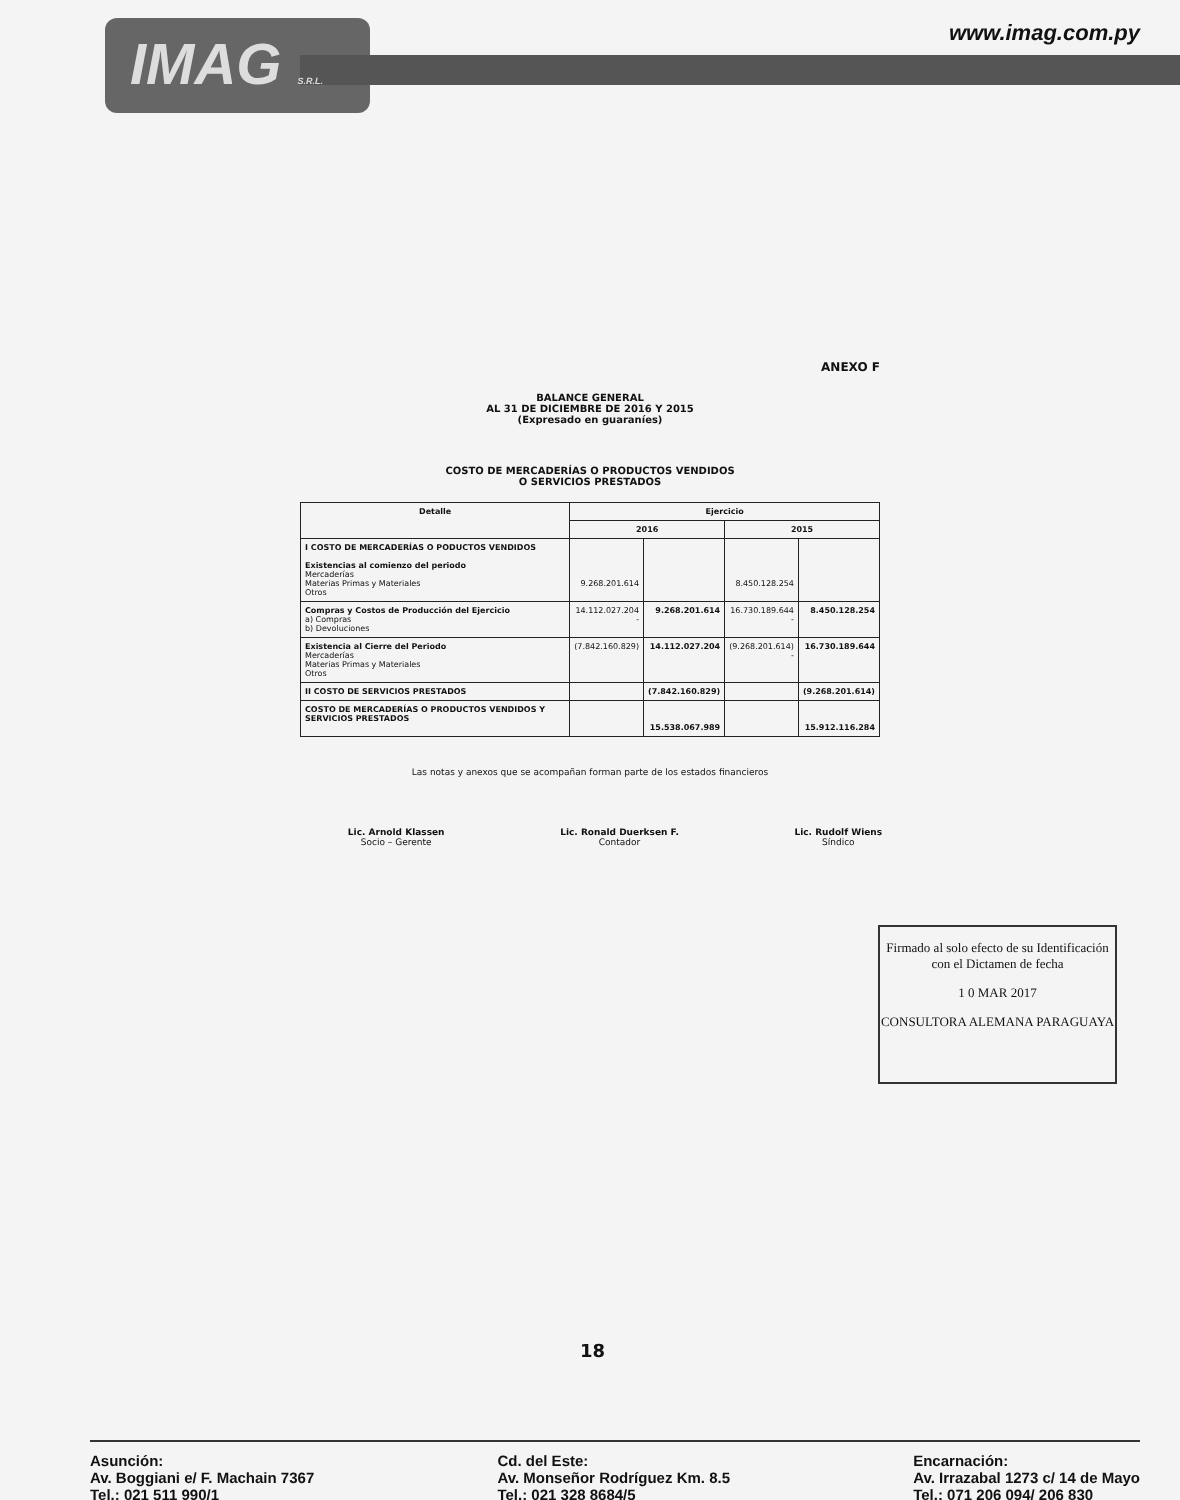IMAG S.R.L.
www.imag.com.py
ANEXO F
BALANCE GENERAL
AL 31 DE DICIEMBRE DE 2016 Y 2015
(Expresado en guaraníes)
COSTO DE MERCADERÍAS O PRODUCTOS VENDIDOS
O SERVICIOS PRESTADOS
| Detalle | Ejercicio | | | |
| --- | --- | --- | --- | --- |
| | 2016 | | 2015 | |
| I COSTO DE MERCADERÍAS O PODUCTOS VENDIDOS Existencias al comienzo del periodo Mercaderías Materias Primas y Materiales Otros | 9.268.201.614 | | 8.450.128.254 | |
| Compras y Costos de Producción del Ejercicio a) Compras b) Devoluciones | 14.112.027.204 - | 9.268.201.614 | 16.730.189.644 - | 8.450.128.254 |
| Existencia al Cierre del Periodo Mercaderías Materias Primas y Materiales Otros | (7.842.160.829) | 14.112.027.204 | (9.268.201.614) - | 16.730.189.644 |
| II COSTO DE SERVICIOS PRESTADOS | | (7.842.160.829) | | (9.268.201.614) |
| COSTO DE MERCADERÍAS O PRODUCTOS VENDIDOS Y SERVICIOS PRESTADOS | | 15.538.067.989 | | 15.912.116.284 |
Las notas y anexos que se acompañan forman parte de los estados financieros
Lic. Arnold Klassen
Socio – Gerente
Lic. Ronald Duerksen F.
Contador
Lic. Rudolf Wiens
Síndico
Firmado al solo efecto de su Identificación con el Dictamen de fecha
1 0 MAR 2017
CONSULTORA ALEMANA PARAGUAYA
18
Asunción:
Av. Boggiani e/ F. Machain 7367
Tel.: 021 511 990/1
Cd. del Este:
Av. Monseñor Rodríguez Km. 8.5
Tel.: 021 328 8684/5
Encarnación:
Av. Irrazabal 1273 c/ 14 de Mayo
Tel.: 071 206 094/ 206 830